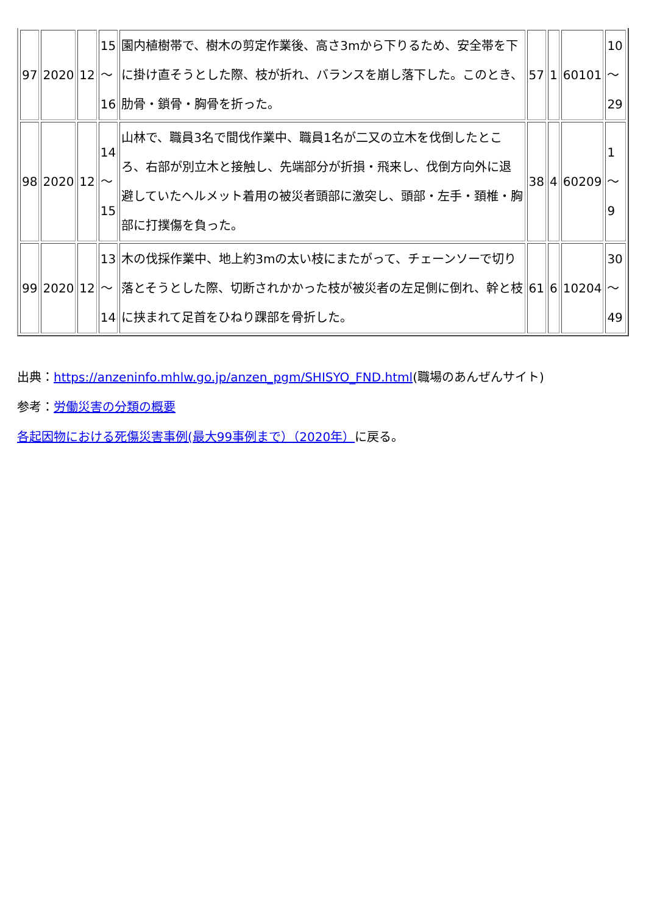| 97 | 2020 | 12 | 15 ～ 16 | 園内植樹帯で、樹木の剪定作業後、高さ3mから下りるため、安全帯を下に掛け直そうとした際、枝が折れ、バランスを崩し落下した。このとき、肋骨・鎖骨・胸骨を折った。 | 57 | 1 | 60101 | 10 ～ 29 |
| 98 | 2020 | 12 | 14 ～ 15 | 山林で、職員3名で間伐作業中、職員1名が二又の立木を伐倒したところ、右部が別立木と接触し、先端部分が折損・飛来し、伐倒方向外に退避していたヘルメット着用の被災者頭部に激突し、頭部・左手・頚椎・胸部に打撲傷を負った。 | 38 | 4 | 60209 | 1～ 9 |
| 99 | 2020 | 12 | 13 ～ 14 | 木の伐採作業中、地上約3mの太い枝にまたがって、チェーンソーで切り落とそうとした際、切断されかかった枝が被災者の左足側に倒れ、幹と枝に挟まれて足首をひねり踝部を骨折した。 | 61 | 6 | 10204 | 30 ～ 49 |
出典：https://anzeninfo.mhlw.go.jp/anzen_pgm/SHISYO_FND.html(職場のあんぜんサイト)
参考：労働災害の分類の概要
各起因物における死傷災害事例(最大99事例まで）（2020年）に戻る。